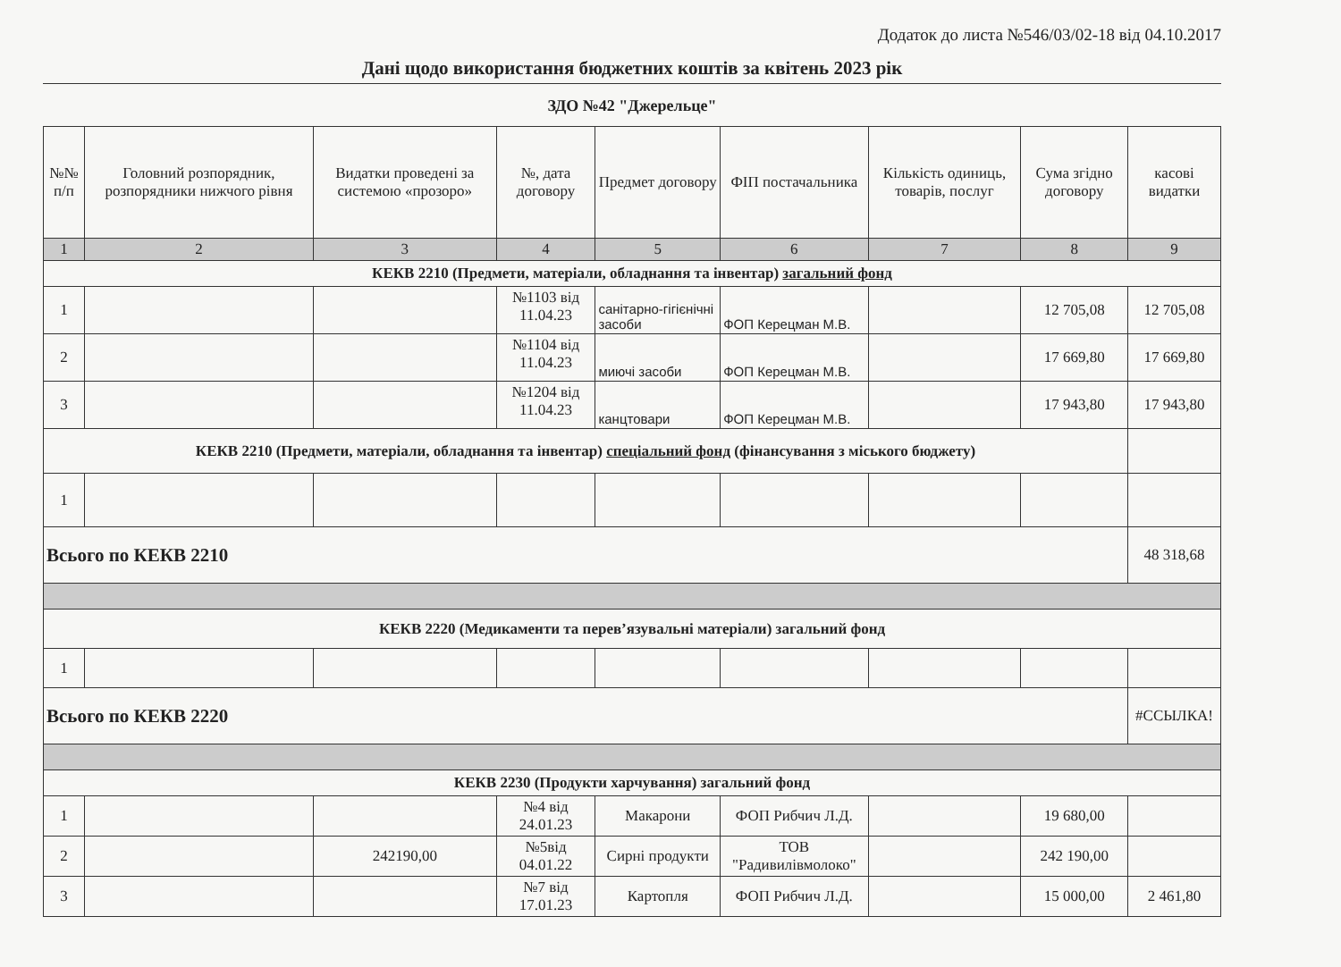Додаток до листа №546/03/02-18 від 04.10.2017
Дані щодо використання бюджетних коштів за квітень 2023 рік
ЗДО №42 "Джерельце"
| №№ п/п | Головний розпорядник, розпорядники нижчого рівня | Видатки проведені за системою «прозоро» | №, дата договору | Предмет договору | ФІП постачальника | Кількість одиниць, товарів, послуг | Сума згідно договору | касові видатки |
| --- | --- | --- | --- | --- | --- | --- | --- | --- |
| 1 | 2 | 3 | 4 | 5 | 6 | 7 | 8 | 9 |
| КЕКВ 2210 (Предмети, матеріали, обладнання та інвентар) загальний фонд | | | | | | | | |
| 1 | | | №1103 від 11.04.23 | санітарно-гігієнічні засоби | ФОП Керецман М.В. | | 12 705,08 | 12 705,08 |
| 2 | | | №1104 від 11.04.23 | миючі засоби | ФОП Керецман М.В. | | 17 669,80 | 17 669,80 |
| 3 | | | №1204 від 11.04.23 | канцтовари | ФОП Керецман М.В. | | 17 943,80 | 17 943,80 |
| КЕКВ 2210 (Предмети, матеріали, обладнання та інвентар) спеціальний фонд (фінансування з міського бюджету) | | | | | | | | |
| 1 | | | | | | | | |
| Всього по КЕКВ 2210 | | | | | | | | 48 318,68 |
| КЕКВ 2220 (Медикаменти та перев’язувальні матеріали) загальний фонд | | | | | | | | |
| 1 | | | | | | | | |
| Всього по КЕКВ 2220 | | | | | | | | #ССЫЛКА! |
| КЕКВ 2230 (Продукти харчування) загальний фонд | | | | | | | | |
| 1 | | | №4 від 24.01.23 | Макарони | ФОП Рибчич Л.Д. | | 19 680,00 | |
| 2 | | 242190,00 | №5від 04.01.22 | Сирні продукти | ТОВ "Радивилівмолоко" | | 242 190,00 | |
| 3 | | | №7 від 17.01.23 | Картопля | ФОП Рибчич Л.Д. | | 15 000,00 | 2 461,80 |